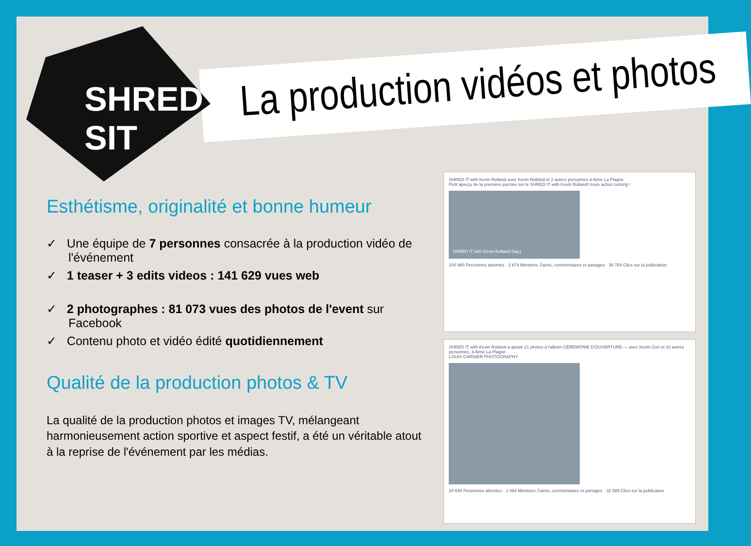SHRED SIT
La production vidéos et photos
Esthétisme, originalité et bonne humeur
✓ Une équipe de 7 personnes consacrée à la production vidéo de l'événement
✓ 1 teaser + 3 edits videos : 141 629 vues web
✓ 2 photographes : 81 073 vues des photos de l'event sur Facebook
✓ Contenu photo et vidéo édité quotidiennement
Qualité de la production photos & TV
La qualité de la production photos et images TV, mélangeant harmonieusement action sportive et aspect festif, a été un véritable atout à la reprise de l'événement par les médias.
SHRED IT with Kevin Rolland avec Kevin Rolland et 2 autres personnes à Aime La Plagne
Petit aperçu de la première journée sur le SHRED IT with Kevin Rolland! more action coming !
SHRED IT with Kevin Rolland Day1
100 960 Personnes atteintes · 2 674 Mentions J'aime, commentaires et partages · 38 754 Clics sur la publication
SHRED IT with Kevin Rolland a ajouté 21 photos à l'album CEREMONIE D'OUVERTURE — avec Kevin Guri et 10 autres personnes, à Aime La Plagne
LOUIS GARNIER PHOTOGRAPHY
24 640 Personnes atteintes · 1 064 Mentions J'aime, commentaires et partages · 32 589 Clics sur la publication